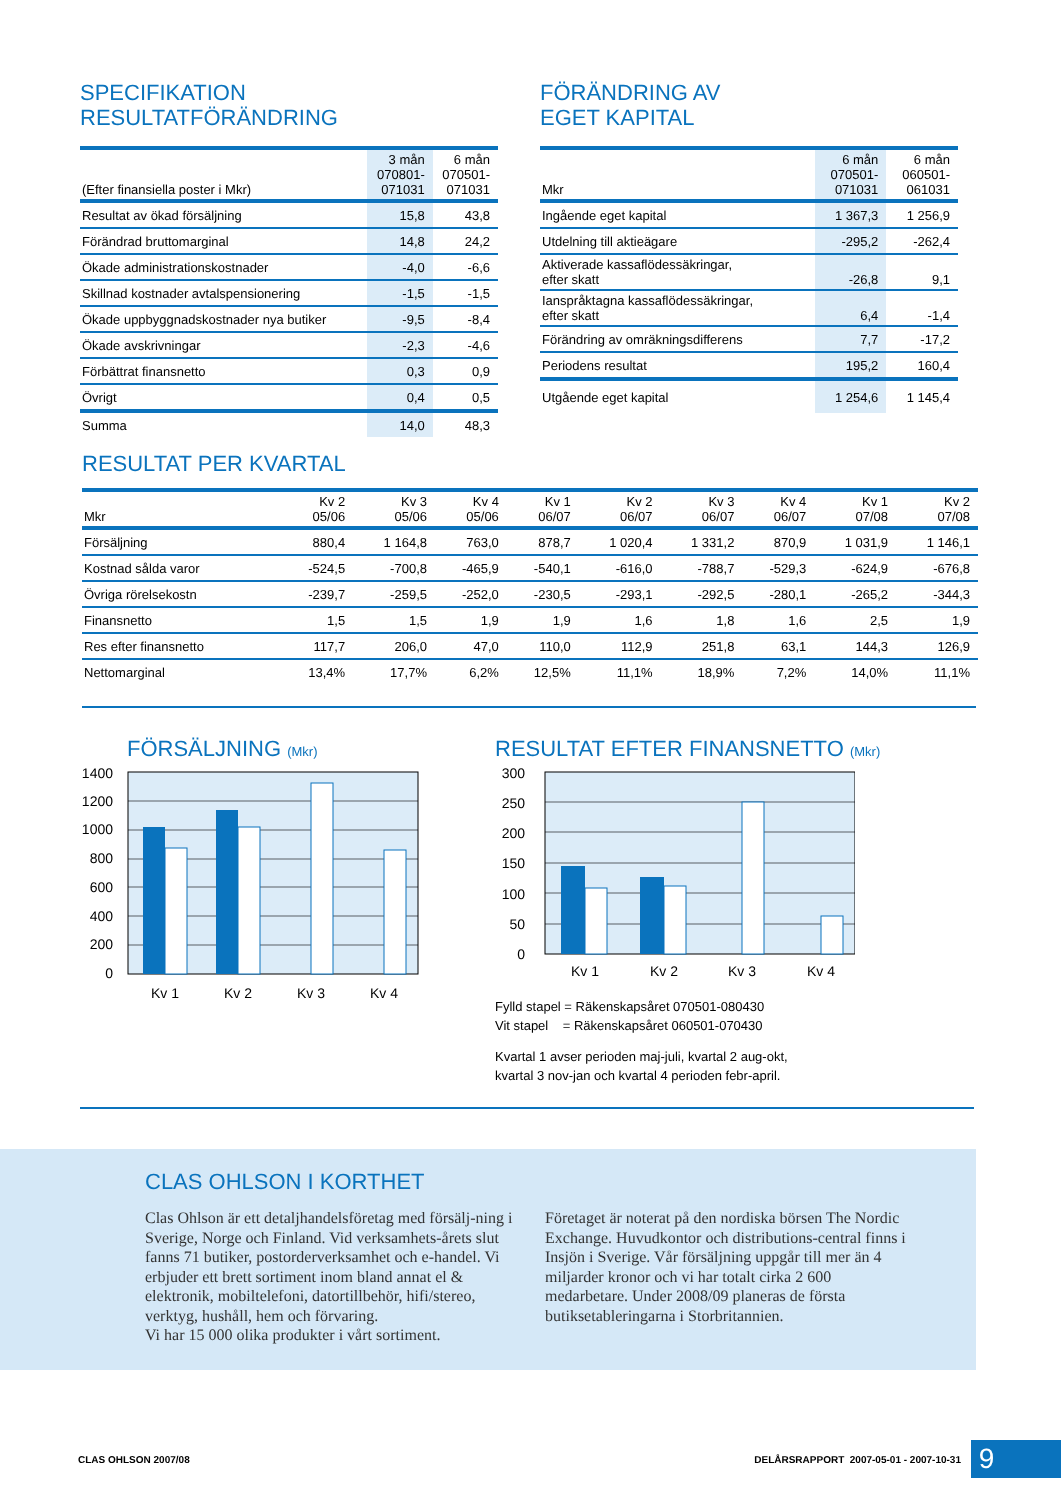SPECIFIKATION
RESULTATFÖRÄNDRING
| (Efter finansiella poster i Mkr) | 3 mån 070801- 071031 | 6 mån 070501- 071031 |
| --- | --- | --- |
| Resultat av ökad försäljning | 15,8 | 43,8 |
| Förändrad bruttomarginal | 14,8 | 24,2 |
| Ökade administrationskostnader | -4,0 | -6,6 |
| Skillnad kostnader avtalspensionering | -1,5 | -1,5 |
| Ökade uppbyggnadskostnader nya butiker | -9,5 | -8,4 |
| Ökade avskrivningar | -2,3 | -4,6 |
| Förbättrat finansnetto | 0,3 | 0,9 |
| Övrigt | 0,4 | 0,5 |
| Summa | 14,0 | 48,3 |
FÖRÄNDRING AV
EGET KAPITAL
| Mkr | 6 mån 070501- 071031 | 6 mån 060501- 061031 |
| --- | --- | --- |
| Ingående eget kapital | 1 367,3 | 1 256,9 |
| Utdelning till aktieägare | -295,2 | -262,4 |
| Aktiverade kassaflödessäkringar, efter skatt | -26,8 | 9,1 |
| Ianspråktagna kassaflödessäkringar, efter skatt | 6,4 | -1,4 |
| Förändring av omräkningsdifferens | 7,7 | -17,2 |
| Periodens resultat | 195,2 | 160,4 |
| Utgående eget kapital | 1 254,6 | 1 145,4 |
RESULTAT PER KVARTAL
| Mkr | Kv 2 05/06 | Kv 3 05/06 | Kv 4 05/06 | Kv 1 06/07 | Kv 2 06/07 | Kv 3 06/07 | Kv 4 06/07 | Kv 1 07/08 | Kv 2 07/08 |
| --- | --- | --- | --- | --- | --- | --- | --- | --- | --- |
| Försäljning | 880,4 | 1 164,8 | 763,0 | 878,7 | 1 020,4 | 1 331,2 | 870,9 | 1 031,9 | 1 146,1 |
| Kostnad sålda varor | -524,5 | -700,8 | -465,9 | -540,1 | -616,0 | -788,7 | -529,3 | -624,9 | -676,8 |
| Övriga rörelsekostn | -239,7 | -259,5 | -252,0 | -230,5 | -293,1 | -292,5 | -280,1 | -265,2 | -344,3 |
| Finansnetto | 1,5 | 1,5 | 1,9 | 1,9 | 1,6 | 1,8 | 1,6 | 2,5 | 1,9 |
| Res efter finansnetto | 117,7 | 206,0 | 47,0 | 110,0 | 112,9 | 251,8 | 63,1 | 144,3 | 126,9 |
| Nettomarginal | 13,4% | 17,7% | 6,2% | 12,5% | 11,1% | 18,9% | 7,2% | 14,0% | 11,1% |
FÖRSÄLJNING (Mkr)
1400
1200
1000
800
600
400
200
0
Kv 1
Kv 2
Kv 3
Kv 4
RESULTAT EFTER FINANSNETTO (Mkr)
300
250
200
150
100
50
0
Kv 1
Kv 2
Kv 3
Kv 4
Fylld stapel = Räkenskapsåret 070501-080430
Vit stapel = Räkenskapsåret 060501-070430
Kvartal 1 avser perioden maj-juli, kvartal 2 aug-okt,
kvartal 3 nov-jan och kvartal 4 perioden febr-april.
CLAS OHLSON I KORTHET
Clas Ohlson är ett detaljhandelsföretag med försälj-ning i Sverige, Norge och Finland. Vid verksamhets-årets slut fanns 71 butiker, postorderverksamhet och e-handel. Vi erbjuder ett brett sortiment inom bland annat el & elektronik, mobiltelefoni, datortillbehör, hifi/stereo, verktyg, hushåll, hem och förvaring.
Vi har 15 000 olika produkter i vårt sortiment.
Företaget är noterat på den nordiska börsen The Nordic Exchange. Huvudkontor och distributions-central finns i Insjön i Sverige. Vår försäljning uppgår till mer än 4 miljarder kronor och vi har totalt cirka 2 600 medarbetare. Under 2008/09 planeras de första butiksetableringarna i Storbritannien.
CLAS OHLSON 2007/08 DELÅRSRAPPORT 2007-05-01 - 2007-10-31 9